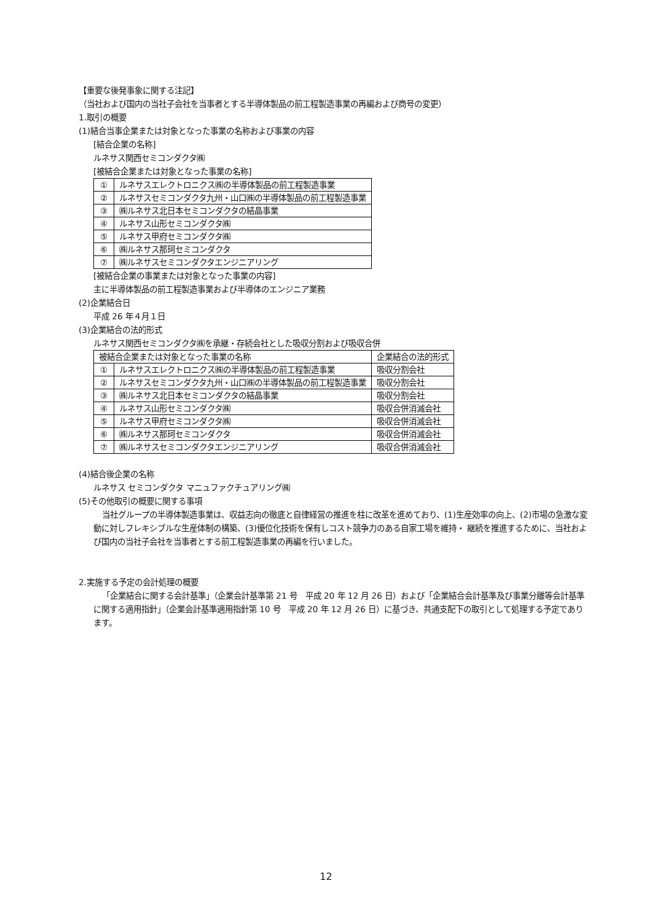【重要な後発事象に関する注記】
（当社および国内の当社子会社を当事者とする半導体製品の前工程製造事業の再編および商号の変更）
1.取引の概要
(1)結合当事企業または対象となった事業の名称および事業の内容
[結合企業の名称]
ルネサス関西セミコンダクタ㈱
[被結合企業または対象となった事業の名称]
| ① | ルネサスエレクトロニクス㈱の半導体製品の前工程製造事業 |
| ② | ルネサスセミコンダクタ九州・山口㈱の半導体製品の前工程製造事業 |
| ③ | ㈱ルネサス北日本セミコンダクタの結晶事業 |
| ④ | ルネサス山形セミコンダクタ㈱ |
| ⑤ | ルネサス甲府セミコンダクタ㈱ |
| ⑥ | ㈱ルネサス那珂セミコンダクタ |
| ⑦ | ㈱ルネサスセミコンダクタエンジニアリング |
[被結合企業の事業または対象となった事業の内容]
主に半導体製品の前工程製造事業および半導体のエンジニア業務
(2)企業結合日
平成 26 年４月１日
(3)企業結合の法的形式
ルネサス関西セミコンダクタ㈱を承継・存続会社とした吸収分割および吸収合併
| 被結合企業または対象となった事業の名称 | | 企業結合の法的形式 |
| ① | ルネサスエレクトロニクス㈱の半導体製品の前工程製造事業 | 吸収分割会社 |
| ② | ルネサスセミコンダクタ九州・山口㈱の半導体製品の前工程製造事業 | 吸収分割会社 |
| ③ | ㈱ルネサス北日本セミコンダクタの結晶事業 | 吸収分割会社 |
| ④ | ルネサス山形セミコンダクタ㈱ | 吸収合併消滅会社 |
| ⑤ | ルネサス甲府セミコンダクタ㈱ | 吸収合併消滅会社 |
| ⑥ | ㈱ルネサス那珂セミコンダクタ | 吸収合併消滅会社 |
| ⑦ | ㈱ルネサスセミコンダクタエンジニアリング | 吸収合併消滅会社 |
(4)結合後企業の名称
ルネサス セミコンダクタ マニュファクチュアリング㈱
(5)その他取引の概要に関する事項
当社グループの半導体製造事業は、収益志向の徹底と自律経営の推進を柱に改革を進めており、(1)生産効率の向上、(2)市場の急激な変動に対しフレキシブルな生産体制の構築、(3)優位化技術を保有しコスト競争力のある自家工場を維持・ 継続を推進するために、当社および国内の当社子会社を当事者とする前工程製造事業の再編を行いました。
2.実施する予定の会計処理の概要
「企業結合に関する会計基準」（企業会計基準第 21 号　平成 20 年 12 月 26 日）および「企業結合会計基準及び事業分離等会計基準に関する適用指針」（企業会計基準適用指針第 10 号　平成 20 年 12 月 26 日）に基づき、共通支配下の取引として処理する予定であります。
12